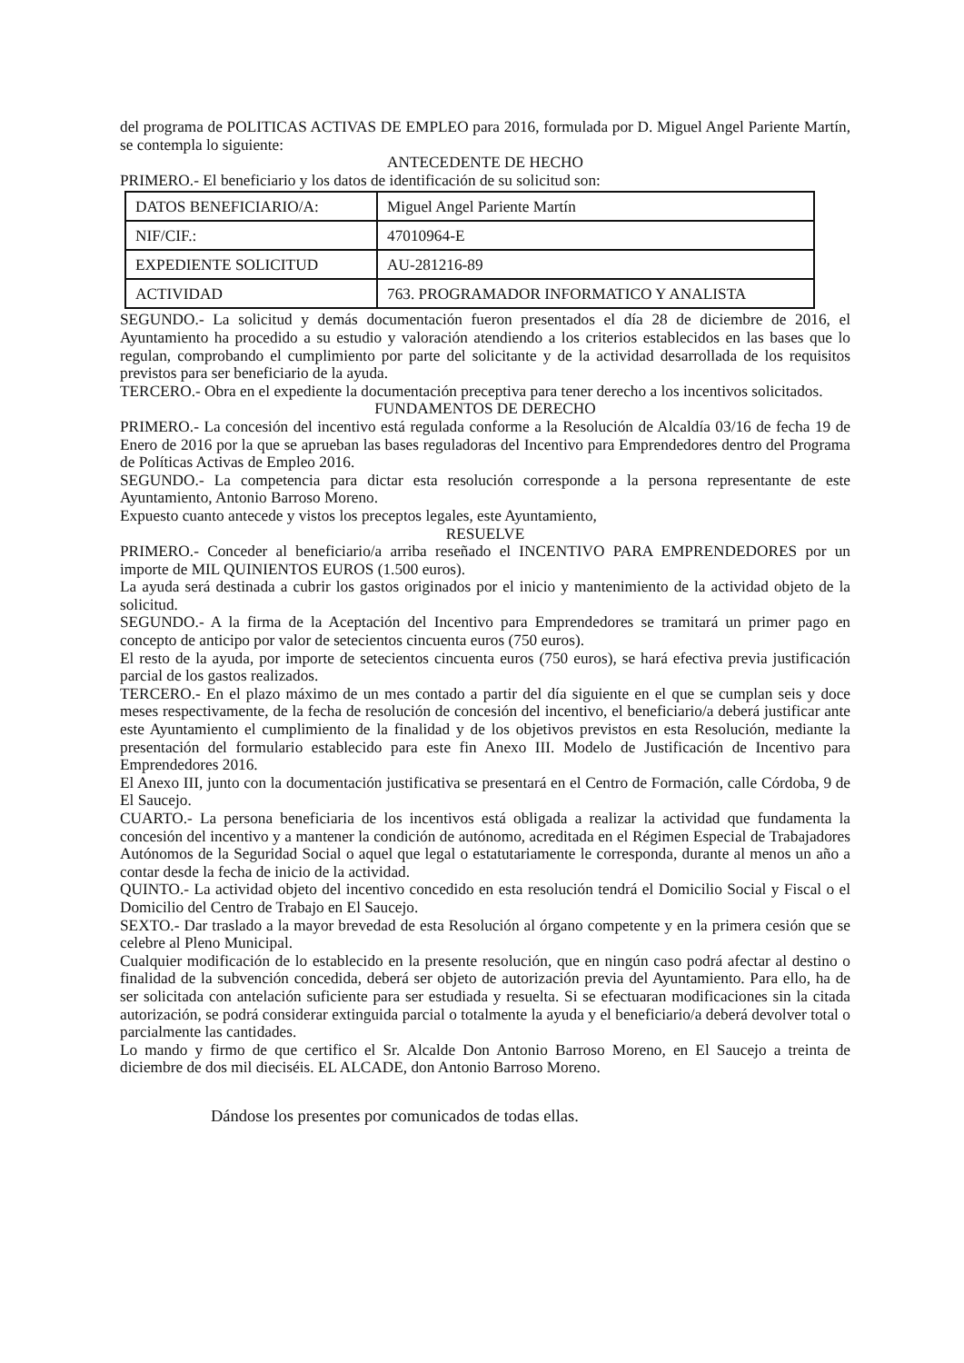del programa de POLITICAS ACTIVAS DE EMPLEO para 2016, formulada por D. Miguel Angel Pariente Martín, se contempla lo siguiente:
ANTECEDENTE DE HECHO
PRIMERO.- El beneficiario y los datos de identificación de su solicitud son:
| DATOS BENEFICIARIO/A: | Miguel Angel Pariente Martín |
| NIF/CIF.: | 47010964-E |
| EXPEDIENTE SOLICITUD | AU-281216-89 |
| ACTIVIDAD | 763. PROGRAMADOR INFORMATICO Y ANALISTA |
SEGUNDO.- La solicitud y demás documentación fueron presentados el día 28 de diciembre de 2016, el Ayuntamiento ha procedido a su estudio y valoración atendiendo a los criterios establecidos en las bases que lo regulan, comprobando el cumplimiento por parte del solicitante y de la actividad desarrollada de los requisitos previstos para ser beneficiario de la ayuda.
TERCERO.- Obra en el expediente la documentación preceptiva para tener derecho a los incentivos solicitados.
FUNDAMENTOS DE DERECHO
PRIMERO.- La concesión del incentivo está regulada conforme a la Resolución de Alcaldía 03/16 de fecha 19 de Enero de 2016 por la que se aprueban las bases reguladoras del Incentivo para Emprendedores dentro del Programa de Políticas Activas de Empleo 2016.
SEGUNDO.- La competencia para dictar esta resolución corresponde a la persona representante de este Ayuntamiento, Antonio Barroso Moreno.
Expuesto cuanto antecede y vistos los preceptos legales, este Ayuntamiento,
RESUELVE
PRIMERO.- Conceder al beneficiario/a arriba reseñado el INCENTIVO PARA EMPRENDEDORES por un importe de MIL QUINIENTOS EUROS (1.500 euros).
La ayuda será destinada a cubrir los gastos originados por el inicio y mantenimiento de la actividad objeto de la solicitud.
SEGUNDO.- A la firma de la Aceptación del Incentivo para Emprendedores se tramitará un primer pago en concepto de anticipo por valor de setecientos cincuenta euros (750 euros).
El resto de la ayuda, por importe de setecientos cincuenta euros (750 euros), se hará efectiva previa justificación parcial de los gastos realizados.
TERCERO.- En el plazo máximo de un mes contado a partir del día siguiente en el que se cumplan seis y doce meses respectivamente, de la fecha de resolución de concesión del incentivo, el beneficiario/a deberá justificar ante este Ayuntamiento el cumplimiento de la finalidad y de los objetivos previstos en esta Resolución, mediante la presentación del formulario establecido para este fin Anexo III. Modelo de Justificación de Incentivo para Emprendedores 2016.
El Anexo III, junto con la documentación justificativa se presentará en el Centro de Formación, calle Córdoba, 9 de El Saucejo.
CUARTO.- La persona beneficiaria de los incentivos está obligada a realizar la actividad que fundamenta la concesión del incentivo y a mantener la condición de autónomo, acreditada en el Régimen Especial de Trabajadores Autónomos de la Seguridad Social o aquel que legal o estatutariamente le corresponda, durante al menos un año a contar desde la fecha de inicio de la actividad.
QUINTO.- La actividad objeto del incentivo concedido en esta resolución tendrá el Domicilio Social y Fiscal o el Domicilio del Centro de Trabajo en El Saucejo.
SEXTO.- Dar traslado a la mayor brevedad de esta Resolución al órgano competente y en la primera cesión que se celebre al Pleno Municipal.
Cualquier modificación de lo establecido en la presente resolución, que en ningún caso podrá afectar al destino o finalidad de la subvención concedida, deberá ser objeto de autorización previa del Ayuntamiento. Para ello, ha de ser solicitada con antelación suficiente para ser estudiada y resuelta. Si se efectuaran modificaciones sin la citada autorización, se podrá considerar extinguida parcial o totalmente la ayuda y el beneficiario/a deberá devolver total o parcialmente las cantidades.
Lo mando y firmo de que certifico el Sr. Alcalde Don Antonio Barroso Moreno, en El Saucejo a treinta de diciembre de dos mil dieciséis. EL ALCADE, don Antonio Barroso Moreno.
Dándose los presentes por comunicados de todas ellas.